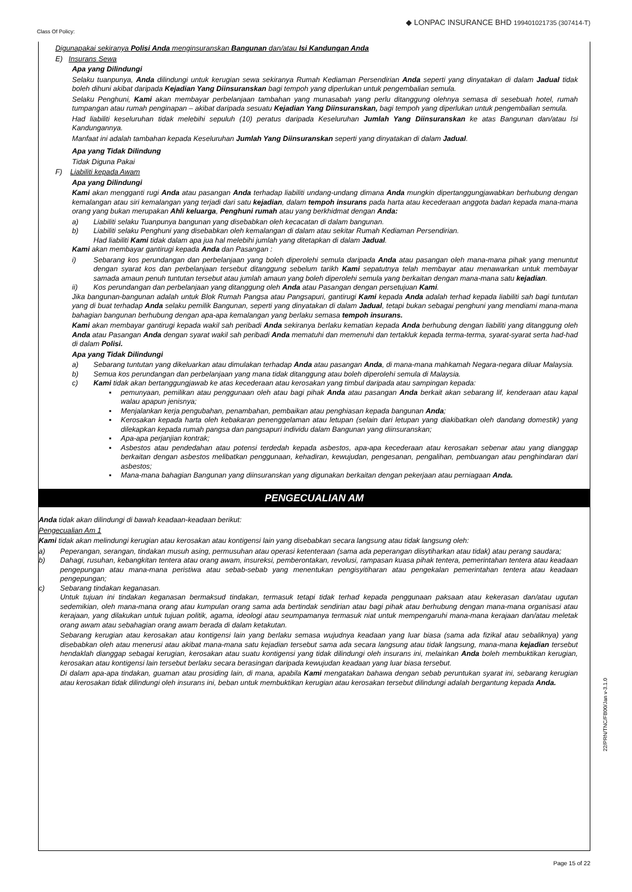Class Of Policy: ◆ LONPAC INSURANCE BHD 199401021735 (307414-T)
Digunapakai sekiranya Polisi Anda menginsuranskan Bangunan dan/atau Isi Kandungan Anda
E) Insurans Sewa
Apa yang Dilindungi
Selaku tuanpunya, Anda dilindungi untuk kerugian sewa sekiranya Rumah Kediaman Persendirian Anda seperti yang dinyatakan di dalam Jadual tidak boleh dihuni akibat daripada Kejadian Yang Diinsuranskan bagi tempoh yang diperlukan untuk pengembalian semula.
Selaku Penghuni, Kami akan membayar perbelanjaan tambahan yang munasabah yang perlu ditanggung olehnya semasa di sesebuah hotel, rumah tumpangan atau rumah penginapan – akibat daripada sesuatu Kejadian Yang Diinsuranskan, bagi tempoh yang diperlukan untuk pengembalian semula.
Had liabiliti keseluruhan tidak melebihi sepuluh (10) peratus daripada Keseluruhan Jumlah Yang Diinsuranskan ke atas Bangunan dan/atau Isi Kandungannya.
Manfaat ini adalah tambahan kepada Keseluruhan Jumlah Yang Diinsuranskan seperti yang dinyatakan di dalam Jadual.
Apa yang Tidak Dilindung
Tidak Diguna Pakai
F) Liabiliti kepada Awam
Apa yang Dilindungi
Kami akan mengganti rugi Anda atau pasangan Anda terhadap liabiliti undang-undang dimana Anda mungkin dipertanggungjawabkan berhubung dengan kemalangan atau siri kemalangan yang terjadi dari satu kejadian, dalam tempoh insurans pada harta atau kecederaan anggota badan kepada mana-mana orang yang bukan merupakan Ahli keluarga, Penghuni rumah atau yang berkhidmat dengan Anda:
a) Liabiliti selaku Tuanpunya bangunan yang disebabkan oleh kecacatan di dalam bangunan.
b) Liabiliti selaku Penghuni yang disebabkan oleh kemalangan di dalam atau sekitar Rumah Kediaman Persendirian.
Had liabiliti Kami tidak dalam apa jua hal melebihi jumlah yang ditetapkan di dalam Jadual.
Kami akan membayar gantirugi kepada Anda dan Pasangan :
i) Sebarang kos perundangan dan perbelanjaan yang boleh diperolehi semula daripada Anda atau pasangan oleh mana-mana pihak yang menuntut dengan syarat kos dan perbelanjaan tersebut ditanggung sebelum tarikh Kami sepatutnya telah membayar atau menawarkan untuk membayar samada amaun penuh tuntutan tersebut atau jumlah amaun yang boleh diperolehi semula yang berkaitan dengan mana-mana satu kejadian.
ii) Kos perundangan dan perbelanjaan yang ditanggung oleh Anda atau Pasangan dengan persetujuan Kami.
Jika bangunan-bangunan adalah untuk Blok Rumah Pangsa atau Pangsapuri, gantirugi Kami kepada Anda adalah terhad kepada liabiliti sah bagi tuntutan yang di buat terhadap Anda selaku pemilik Bangunan, seperti yang dinyatakan di dalam Jadual, tetapi bukan sebagai penghuni yang mendiami mana-mana bahagian bangunan berhubung dengan apa-apa kemalangan yang berlaku semasa tempoh insurans.
Kami akan membayar gantirugi kepada wakil sah peribadi Anda sekiranya berlaku kematian kepada Anda berhubung dengan liabiliti yang ditanggung oleh Anda atau Pasangan Anda dengan syarat wakil sah peribadi Anda mematuhi dan memenuhi dan tertakluk kepada terma-terma, syarat-syarat serta had-had di dalam Polisi.
Apa yang Tidak Dilindungi
a) Sebarang tuntutan yang dikeluarkan atau dimulakan terhadap Anda atau pasangan Anda, di mana-mana mahkamah Negara-negara diluar Malaysia.
b) Semua kos perundangan dan perbelanjaan yang mana tidak ditanggung atau boleh diperolehi semula di Malaysia.
c) Kami tidak akan bertanggungjawab ke atas kecederaan atau kerosakan yang timbul daripada atau sampingan kepada:
▪ pemunyaan, pemilikan atau penggunaan oleh atau bagi pihak Anda atau pasangan Anda berkait akan sebarang lif, kenderaan atau kapal walau apapun jenisnya;
▪ Menjalankan kerja pengubahan, penambahan, pembaikan atau penghiasan kepada bangunan Anda;
▪ Kerosakan kepada harta oleh kebakaran penenggelaman atau letupan (selain dari letupan yang diakibatkan oleh dandang domestik) yang dilekapkan kepada rumah pangsa dan pangsapuri individu dalam Bangunan yang diinsuranskan;
▪ Apa-apa perjanjian kontrak;
▪ Asbestos atau pendedahan atau potensi terdedah kepada asbestos, apa-apa kecederaan atau kerosakan sebenar atau yang dianggap berkaitan dengan asbestos melibatkan penggunaan, kehadiran, kewujudan, pengesanan, pengalihan, pembuangan atau penghindaran dari asbestos;
▪ Mana-mana bahagian Bangunan yang diinsuranskan yang digunakan berkaitan dengan pekerjaan atau perniagaan Anda.
PENGECUALIAN AM
Anda tidak akan dilindungi di bawah keadaan-keadaan berikut:
Pengecualian Am 1
Kami tidak akan melindungi kerugian atau kerosakan atau kontigensi lain yang disebabkan secara langsung atau tidak langsung oleh:
a) Peperangan, serangan, tindakan musuh asing, permusuhan atau operasi ketenteraan (sama ada peperangan diisytiharkan atau tidak) atau perang saudara;
b) Dahagi, rusuhan, kebangkitan tentera atau orang awam, insureksi, pemberontakan, revolusi, rampasan kuasa pihak tentera, pemerintahan tentera atau keadaan pengepungan atau mana-mana peristiwa atau sebab-sebab yang menentukan pengisyitiharan atau pengekalan pemerintahan tentera atau keadaan pengepungan;
c) Sebarang tindakan keganasan.
Untuk tujuan ini tindakan keganasan bermaksud tindakan, termasuk tetapi tidak terhad kepada penggunaan paksaan atau kekerasan dan/atau ugutan sedemikian, oleh mana-mana orang atau kumpulan orang sama ada bertindak sendirian atau bagi pihak atau berhubung dengan mana-mana organisasi atau kerajaan, yang dilakukan untuk tujuan politik, agama, ideologi atau seumpamanya termasuk niat untuk mempengaruhi mana-mana kerajaan dan/atau meletak orang awam atau sebahagian orang awam berada di dalam ketakutan.
Sebarang kerugian atau kerosakan atau kontigensi lain yang berlaku semasa wujudnya keadaan yang luar biasa (sama ada fizikal atau sebaliknya) yang disebabkan oleh atau menerusi atau akibat mana-mana satu kejadian tersebut sama ada secara langsung atau tidak langsung, mana-mana kejadian tersebut hendaklah dianggap sebagai kerugian, kerosakan atau suatu kontigensi yang tidak dilindungi oleh insurans ini, melainkan Anda boleh membuktikan kerugian, kerosakan atau kontigensi lain tersebut berlaku secara berasingan daripada kewujudan keadaan yang luar biasa tersebut.
Di dalam apa-apa tindakan, guaman atau prosiding lain, di mana, apabila Kami mengatakan bahawa dengan sebab peruntukan syarat ini, sebarang kerugian atau kerosakan tidak dilindungi oleh insurans ini, beban untuk membuktikan kerugian atau kerosakan tersebut dilindungi adalah bergantung kepada Anda.
22/PRN/TNC/FB00/Jan v-3.1.0
Page 15 of 22